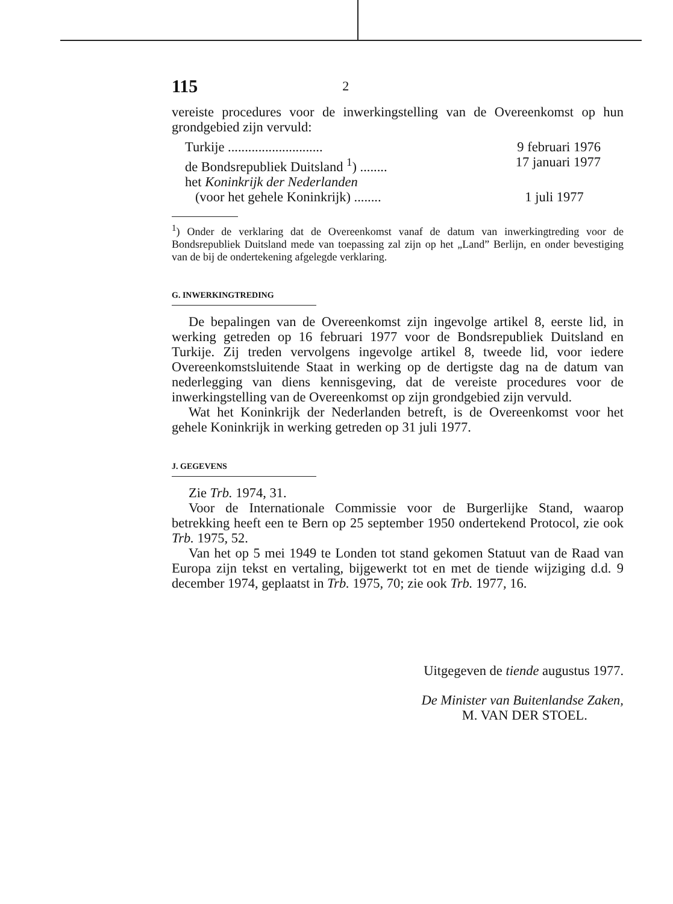115 2
vereiste procedures voor de inwerkingstelling van de Overeenkomst op hun grondgebied zijn vervuld:
Turkije ............................ 9 februari 1976
de Bondsrepubliek Duitsland <sup>1</sup>) ........ 17 januari 1977
het Koninkrijk der Nederlanden
(voor het gehele Koninkrijk) ........ 1 juli 1977
<sup>1</sup>) Onder de verklaring dat de Overeenkomst vanaf de datum van inwerkingtreding voor de Bondsrepubliek Duitsland mede van toepassing zal zijn op het „Land” Berlijn, en onder bevestiging van de bij de ondertekening afgelegde verklaring.
G. INWERKINGTREDING
De bepalingen van de Overeenkomst zijn ingevolge artikel 8, eerste lid, in werking getreden op 16 februari 1977 voor de Bondsrepubliek Duitsland en Turkije. Zij treden vervolgens ingevolge artikel 8, tweede lid, voor iedere Overeenkomstsluitende Staat in werking op de dertigste dag na de datum van nederlegging van diens kennisgeving, dat de vereiste procedures voor de inwerkingstelling van de Overeenkomst op zijn grondgebied zijn vervuld.
Wat het Koninkrijk der Nederlanden betreft, is de Overeenkomst voor het gehele Koninkrijk in werking getreden op 31 juli 1977.
J. GEGEVENS
Zie Trb. 1974, 31.
Voor de Internationale Commissie voor de Burgerlijke Stand, waarop betrekking heeft een te Bern op 25 september 1950 ondertekend Protocol, zie ook Trb. 1975, 52.
Van het op 5 mei 1949 te Londen tot stand gekomen Statuut van de Raad van Europa zijn tekst en vertaling, bijgewerkt tot en met de tiende wijziging d.d. 9 december 1974, geplaatst in Trb. 1975, 70; zie ook Trb. 1977, 16.
Uitgegeven de tiende augustus 1977.
De Minister van Buitenlandse Zaken,
M. VAN DER STOEL.